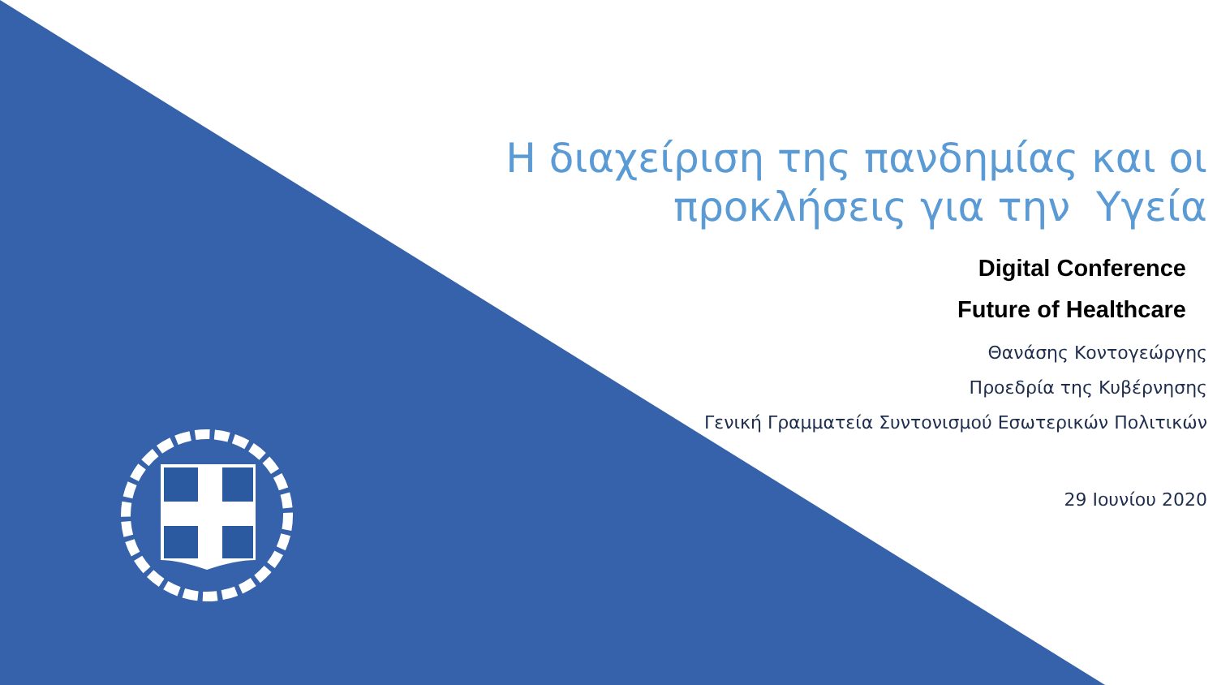Η διαχείριση της πανδημίας και οι
προκλήσεις για την Υγεία
Digital Conference
Future of Healthcare
Θανάσης Κοντογεώργης
Προεδρία της Κυβέρνησης
Γενική Γραμματεία Συντονισμού Εσωτερικών Πολιτικών
29 Ιουνίου 2020